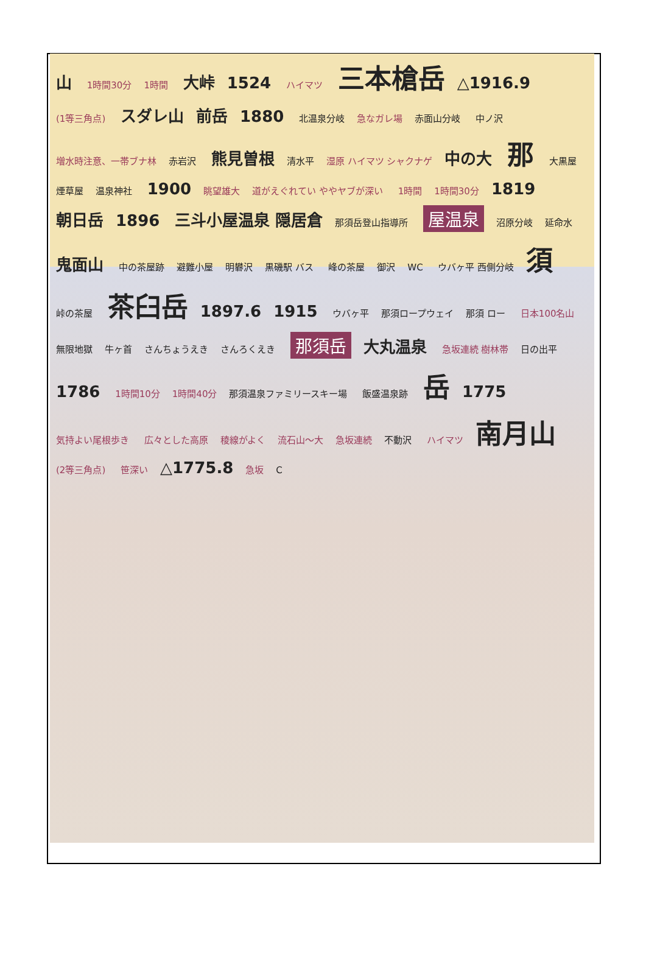山 1時間30分 1時間 大峠 1524 ハイマツ 三本槍岳 △1916.9 (1等三角点) スダレ山 前岳 1880 北温泉分岐 急なガレ場 赤面山分岐 中ノ沢 増水時注意、一帯ブナ林 赤岩沢 熊見曽根 清水平 湿原 ハイマツ シャクナゲ 中の大 那 大黒屋 煙草屋 温泉神社 1900 眺望雄大 道がえぐれてい ややヤブが深い 1時間 1時間30分 1819 朝日岳 1896 三斗小屋温泉 隠居倉 那須岳登山指導所 屋温泉 沼原分岐 延命水 鬼面山 中の茶屋跡 避難小屋 明礬沢 黒磯駅 バス 峰の茶屋 御沢 WC ウバヶ平 西側分岐 須 峠の茶屋 茶臼岳 1897.6 1915 ウバヶ平 那須ロープウェイ 那須 ロー 日本100名山 無限地獄 牛ヶ首 さんちょうえき さんろくえき 那須岳 大丸温泉 急坂連続 樹林帯 日の出平 1786 1時間10分 1時間40分 那須温泉ファミリースキー場 飯盛温泉跡 岳 1775 気持よい尾根歩き 広々とした高原 稜線がよく 流石山〜大 急坂連続 不動沢 ハイマツ 南月山 (2等三角点) 笹深い △1775.8 急坂 C